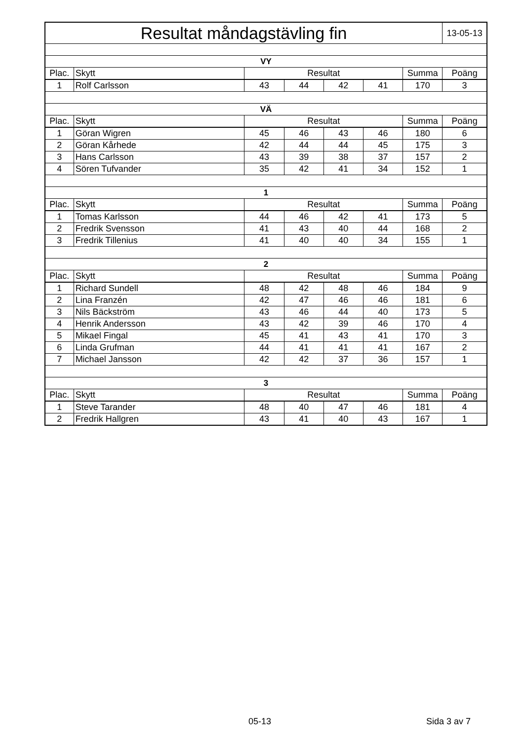| Resultat måndagstävling fin | | | | | | | 13-05-13 |
| VY | | | | | | | |
| Plac. | Skytt | Resultat | | | | Summa | Poäng |
| 1 | Rolf Carlsson | 43 | 44 | 42 | 41 | 170 | 3 |
| VÄ | | | | | | | |
| Plac. | Skytt | Resultat | | | | Summa | Poäng |
| 1 | Göran Wigren | 45 | 46 | 43 | 46 | 180 | 6 |
| 2 | Göran Kårhede | 42 | 44 | 44 | 45 | 175 | 3 |
| 3 | Hans Carlsson | 43 | 39 | 38 | 37 | 157 | 2 |
| 4 | Sören Tufvander | 35 | 42 | 41 | 34 | 152 | 1 |
| 1 | | | | | | | |
| Plac. | Skytt | Resultat | | | | Summa | Poäng |
| 1 | Tomas Karlsson | 44 | 46 | 42 | 41 | 173 | 5 |
| 2 | Fredrik Svensson | 41 | 43 | 40 | 44 | 168 | 2 |
| 3 | Fredrik Tillenius | 41 | 40 | 40 | 34 | 155 | 1 |
| 2 | | | | | | | |
| Plac. | Skytt | Resultat | | | | Summa | Poäng |
| 1 | Richard Sundell | 48 | 42 | 48 | 46 | 184 | 9 |
| 2 | Lina Franzén | 42 | 47 | 46 | 46 | 181 | 6 |
| 3 | Nils Bäckström | 43 | 46 | 44 | 40 | 173 | 5 |
| 4 | Henrik Andersson | 43 | 42 | 39 | 46 | 170 | 4 |
| 5 | Mikael Fingal | 45 | 41 | 43 | 41 | 170 | 3 |
| 6 | Linda Grufman | 44 | 41 | 41 | 41 | 167 | 2 |
| 7 | Michael Jansson | 42 | 42 | 37 | 36 | 157 | 1 |
| 3 | | | | | | | |
| Plac. | Skytt | Resultat | | | | Summa | Poäng |
| 1 | Steve Tarander | 48 | 40 | 47 | 46 | 181 | 4 |
| 2 | Fredrik Hallgren | 43 | 41 | 40 | 43 | 167 | 1 |
05-13 Sida 3 av 7